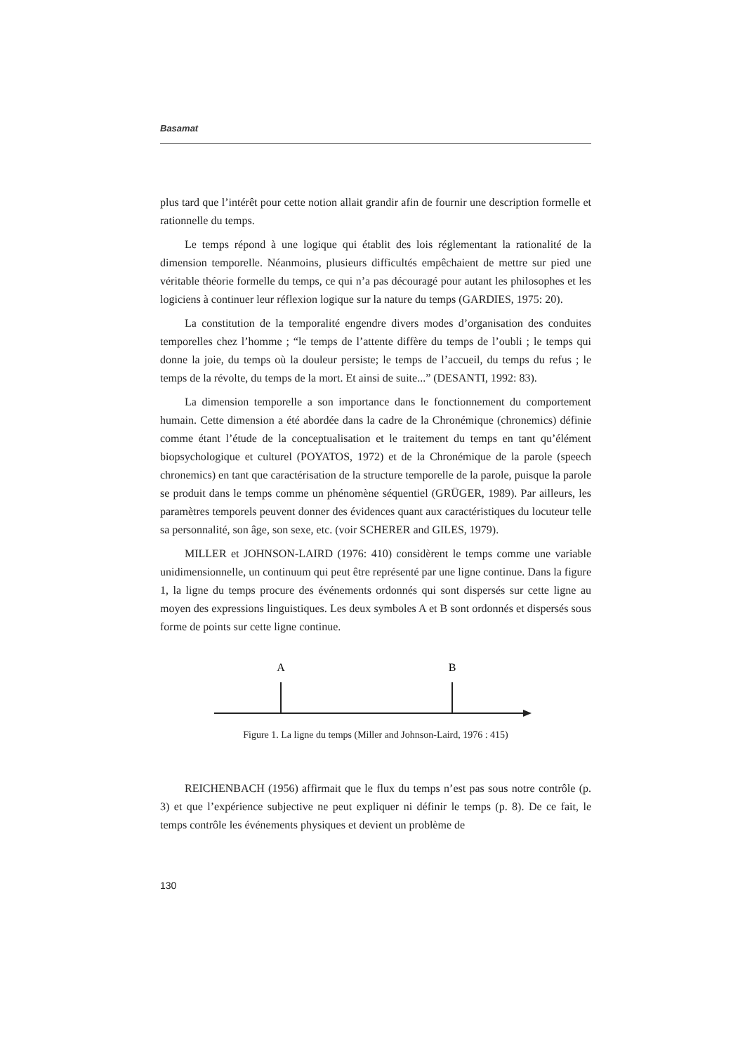Basamat
plus tard que l’intérêt pour cette notion allait grandir afin de fournir une description formelle et rationnelle du temps.
Le temps répond à une logique qui établit des lois réglementant la rationalité de la dimension temporelle. Néanmoins, plusieurs difficultés empêchaient de mettre sur pied une véritable théorie formelle du temps, ce qui n’a pas découragé pour autant les philosophes et les logiciens à continuer leur réflexion logique sur la nature du temps (GARDIES, 1975: 20).
La constitution de la temporalité engendre divers modes d’organisation des conduites temporelles chez l’homme ; “le temps de l’attente diffère du temps de l’oubli ; le temps qui donne la joie, du temps où la douleur persiste; le temps de l’accueil, du temps du refus ; le temps de la révolte, du temps de la mort. Et ainsi de suite...” (DESANTI, 1992: 83).
La dimension temporelle a son importance dans le fonctionnement du comportement humain. Cette dimension a été abordée dans la cadre de la Chronémique (chronemics) définie comme étant l’étude de la conceptualisation et le traitement du temps en tant qu’élément biopsychologique et culturel (POYATOS, 1972) et de la Chronémique de la parole (speech chronemics) en tant que caractérisation de la structure temporelle de la parole, puisque la parole se produit dans le temps comme un phénomène séquentiel (GRÜGER, 1989). Par ailleurs, les paramètres temporels peuvent donner des évidences quant aux caractéristiques du locuteur telle sa personnalité, son âge, son sexe, etc. (voir SCHERER and GILES, 1979).
MILLER et JOHNSON-LAIRD (1976: 410) considèrent le temps comme une variable unidimensionnelle, un continuum qui peut être représenté par une ligne continue. Dans la figure 1, la ligne du temps procure des événements ordonnés qui sont dispersés sur cette ligne au moyen des expressions linguistiques. Les deux symboles A et B sont ordonnés et dispersés sous forme de points sur cette ligne continue.
A
B
Figure 1. La ligne du temps (Miller and Johnson-Laird, 1976 : 415)
REICHENBACH (1956) affirmait que le flux du temps n’est pas sous notre contrôle (p. 3) et que l’expérience subjective ne peut expliquer ni définir le temps (p. 8). De ce fait, le temps contrôle les événements physiques et devient un problème de
130